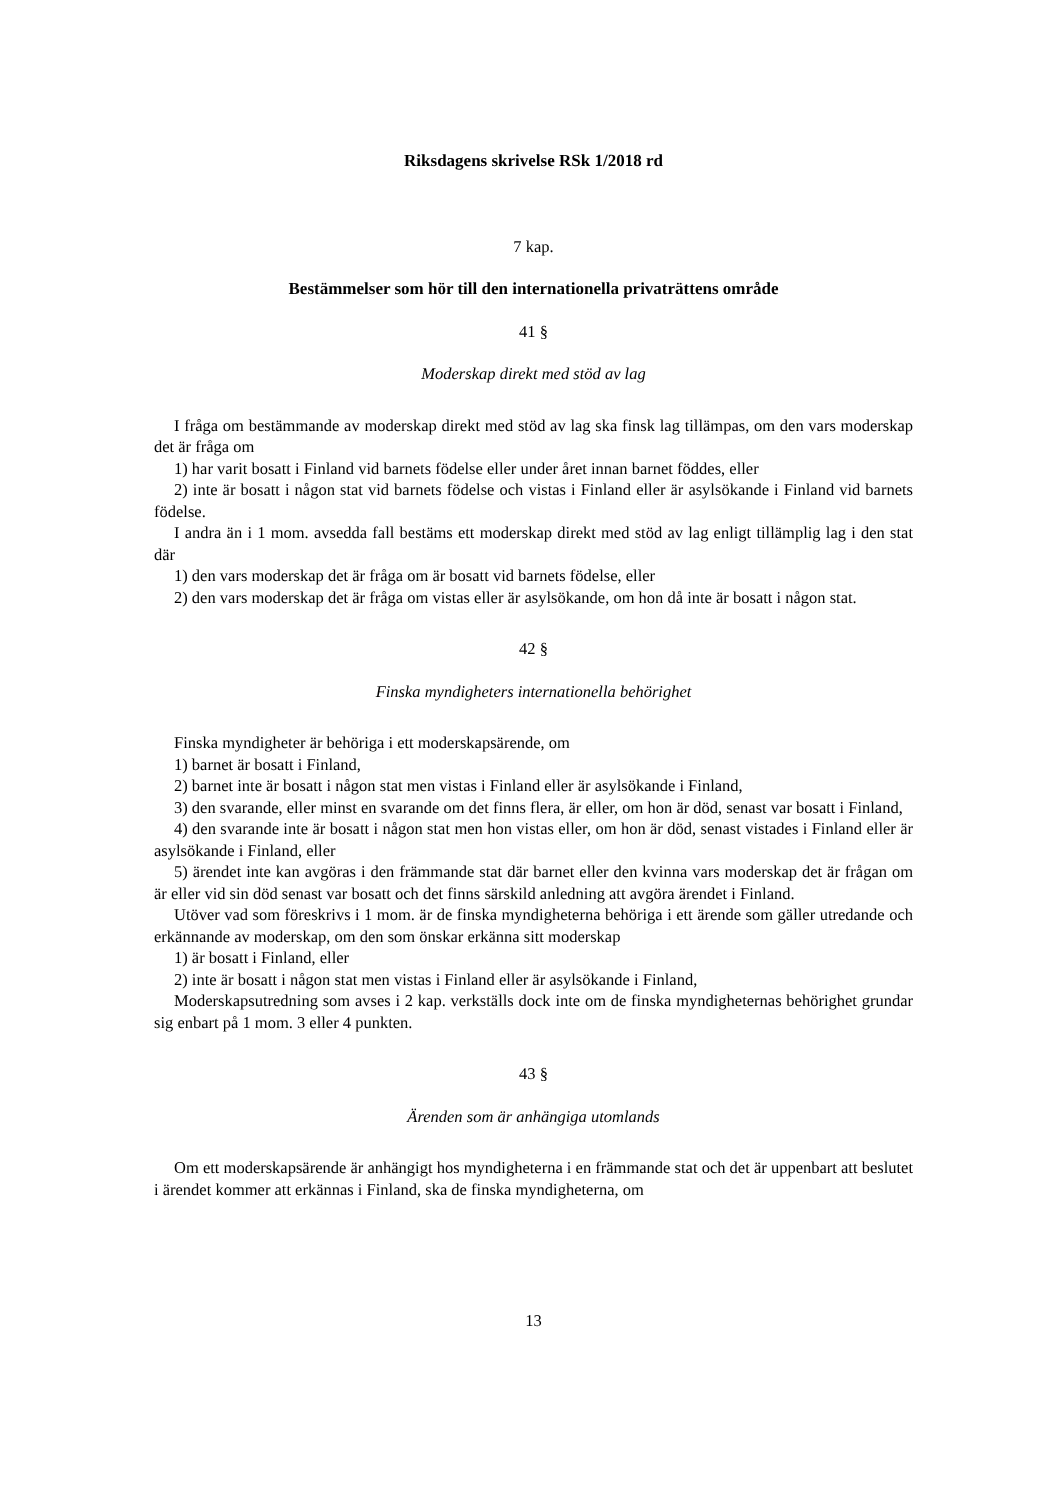Riksdagens skrivelse RSk 1/2018 rd
7 kap.
Bestämmelser som hör till den internationella privaträttens område
41 §
Moderskap direkt med stöd av lag
I fråga om bestämmande av moderskap direkt med stöd av lag ska finsk lag tillämpas, om den vars moderskap det är fråga om
1) har varit bosatt i Finland vid barnets födelse eller under året innan barnet föddes, eller
2) inte är bosatt i någon stat vid barnets födelse och vistas i Finland eller är asylsökande i Finland vid barnets födelse.
I andra än i 1 mom. avsedda fall bestäms ett moderskap direkt med stöd av lag enligt tillämplig lag i den stat där
1) den vars moderskap det är fråga om är bosatt vid barnets födelse, eller
2) den vars moderskap det är fråga om vistas eller är asylsökande, om hon då inte är bosatt i någon stat.
42 §
Finska myndigheters internationella behörighet
Finska myndigheter är behöriga i ett moderskapsärende, om
1) barnet är bosatt i Finland,
2) barnet inte är bosatt i någon stat men vistas i Finland eller är asylsökande i Finland,
3) den svarande, eller minst en svarande om det finns flera, är eller, om hon är död, senast var bosatt i Finland,
4) den svarande inte är bosatt i någon stat men hon vistas eller, om hon är död, senast vistades i Finland eller är asylsökande i Finland, eller
5) ärendet inte kan avgöras i den främmande stat där barnet eller den kvinna vars moderskap det är frågan om är eller vid sin död senast var bosatt och det finns särskild anledning att avgöra ärendet i Finland.
Utöver vad som föreskrivs i 1 mom. är de finska myndigheterna behöriga i ett ärende som gäller utredande och erkännande av moderskap, om den som önskar erkänna sitt moderskap
1) är bosatt i Finland, eller
2) inte är bosatt i någon stat men vistas i Finland eller är asylsökande i Finland,
Moderskapsutredning som avses i 2 kap. verkställs dock inte om de finska myndigheternas behörighet grundar sig enbart på 1 mom. 3 eller 4 punkten.
43 §
Ärenden som är anhängiga utomlands
Om ett moderskapsärende är anhängigt hos myndigheterna i en främmande stat och det är uppenbart att beslutet i ärendet kommer att erkännas i Finland, ska de finska myndigheterna, om
13